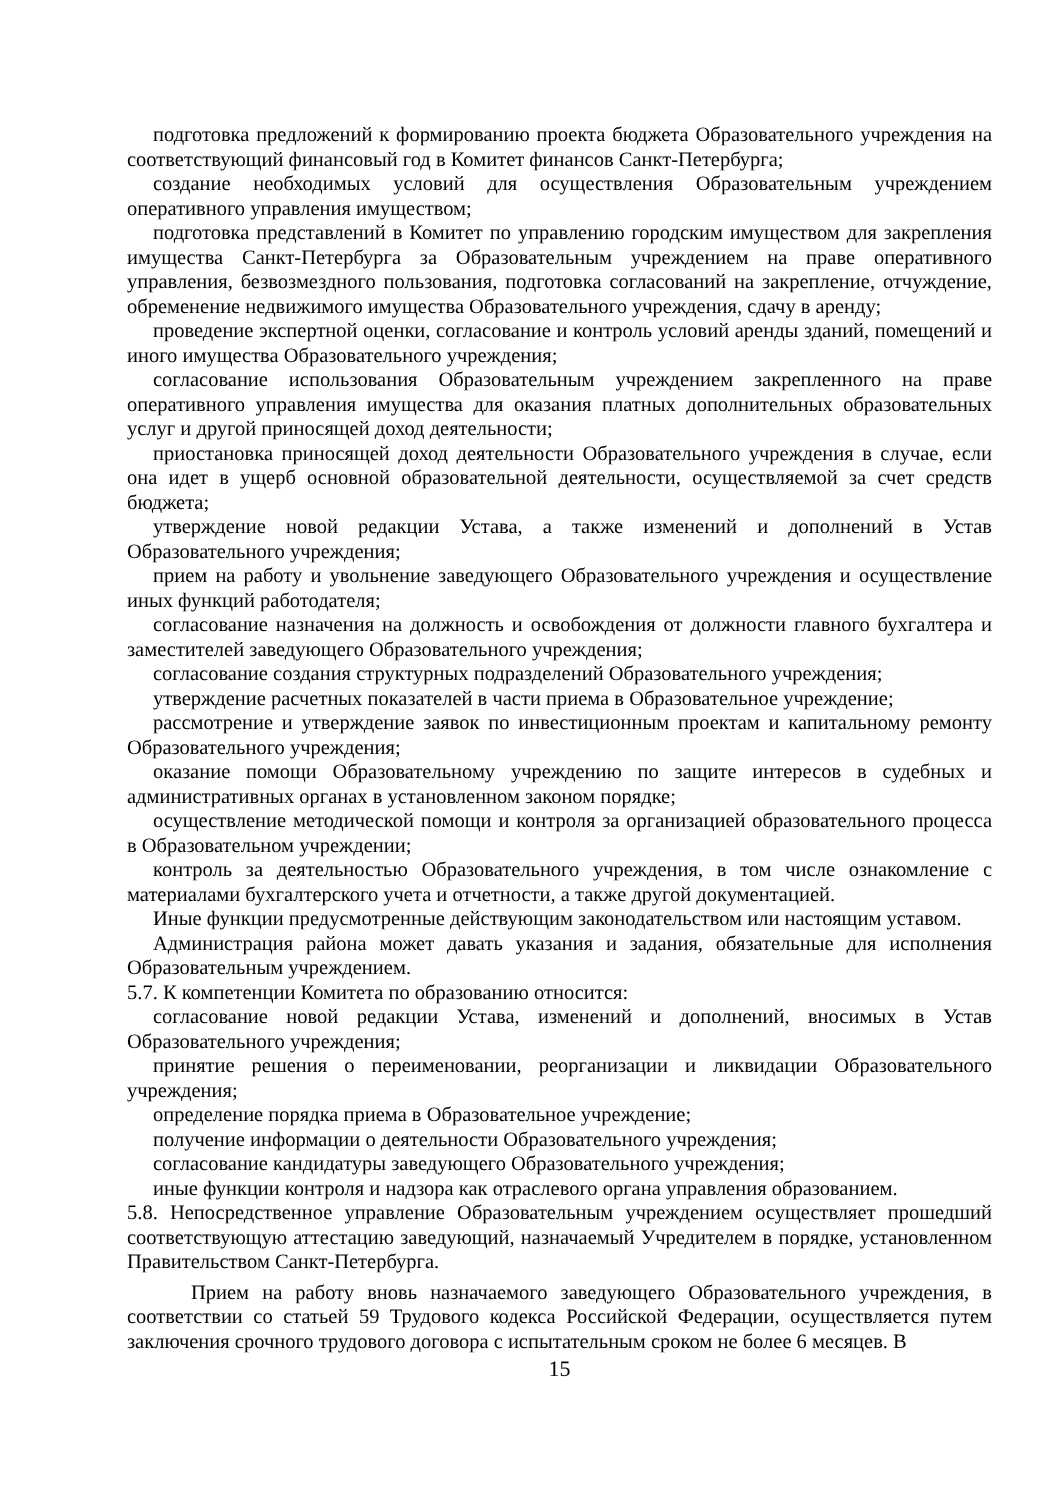подготовка предложений к формированию проекта бюджета Образовательного учреждения на соответствующий финансовый год в Комитет финансов Санкт-Петербурга;
создание необходимых условий для осуществления Образовательным учреждением оперативного управления имуществом;
подготовка представлений в Комитет по управлению городским имуществом для закрепления имущества Санкт-Петербурга за Образовательным учреждением на праве оперативного управления, безвозмездного пользования, подготовка согласований на закрепление, отчуждение, обременение недвижимого имущества Образовательного учреждения, сдачу в аренду;
проведение экспертной оценки, согласование и контроль условий аренды зданий, помещений и иного имущества Образовательного учреждения;
согласование использования Образовательным учреждением закрепленного на праве оперативного управления имущества для оказания платных дополнительных образовательных услуг и другой приносящей доход деятельности;
приостановка приносящей доход деятельности Образовательного учреждения в случае, если она идет в ущерб основной образовательной деятельности, осуществляемой за счет средств бюджета;
утверждение новой редакции Устава, а также изменений и дополнений в Устав Образовательного учреждения;
прием на работу и увольнение заведующего Образовательного учреждения и осуществление иных функций работодателя;
согласование назначения на должность и освобождения от должности главного бухгалтера и заместителей заведующего Образовательного учреждения;
согласование создания структурных подразделений Образовательного учреждения;
утверждение расчетных показателей в части приема в Образовательное учреждение;
рассмотрение и утверждение заявок по инвестиционным проектам и капитальному ремонту Образовательного учреждения;
оказание помощи Образовательному учреждению по защите интересов в судебных и административных органах в установленном законом порядке;
осуществление методической помощи и контроля за организацией образовательного процесса в Образовательном учреждении;
контроль за деятельностью Образовательного учреждения, в том числе ознакомление с материалами бухгалтерского учета и отчетности, а также другой документацией.
Иные функции предусмотренные действующим законодательством или настоящим уставом.
Администрация района может давать указания и задания, обязательные для исполнения Образовательным учреждением.
5.7. К компетенции Комитета по образованию относится:
согласование новой редакции Устава, изменений и дополнений, вносимых в Устав Образовательного учреждения;
принятие решения о переименовании, реорганизации и ликвидации Образовательного учреждения;
определение порядка приема в Образовательное учреждение;
получение информации о деятельности Образовательного учреждения;
согласование кандидатуры заведующего Образовательного учреждения;
иные функции контроля и надзора как отраслевого органа управления образованием.
5.8. Непосредственное управление Образовательным учреждением осуществляет прошедший соответствующую аттестацию заведующий, назначаемый Учредителем в порядке, установленном Правительством Санкт-Петербурга.
Прием на работу вновь назначаемого заведующего Образовательного учреждения, в соответствии со статьей 59 Трудового кодекса Российской Федерации, осуществляется путем заключения срочного трудового договора с испытательным сроком не более 6 месяцев. В
15